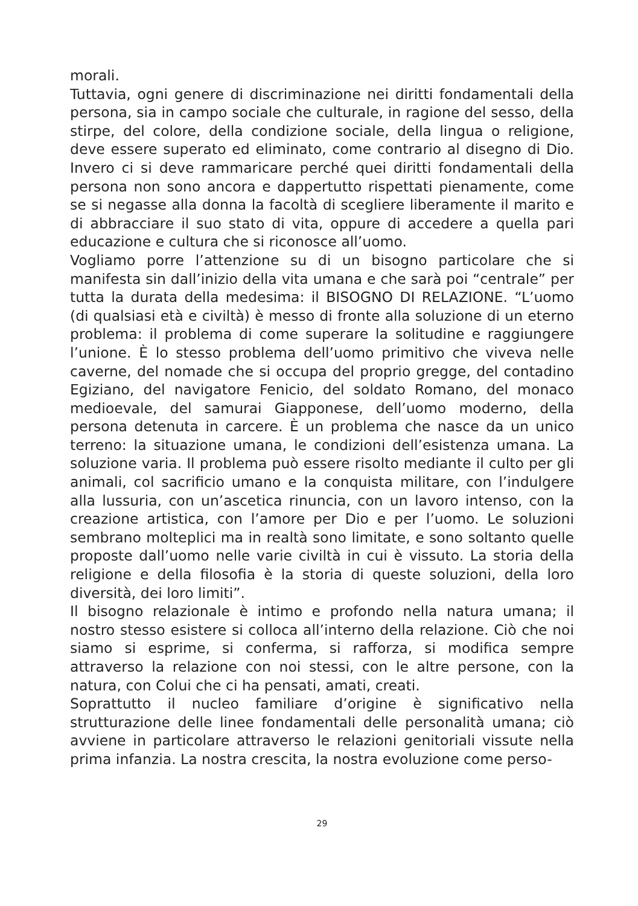morali.
Tuttavia, ogni genere di discriminazione nei diritti fondamentali della persona, sia in campo sociale che culturale, in ragione del sesso, della stirpe, del colore, della condizione sociale, della lingua o religione, deve essere superato ed eliminato, come contrario al disegno di Dio. Invero ci si deve rammaricare perché quei diritti fondamentali della persona non sono ancora e dappertutto rispettati pienamente, come se si negasse alla donna la facoltà di scegliere liberamente il marito e di abbracciare il suo stato di vita, oppure di accedere a quella pari educazione e cultura che si riconosce all’uomo.
Vogliamo porre l’attenzione su di un bisogno particolare che si manifesta sin dall’inizio della vita umana e che sarà poi “centrale” per tutta la durata della medesima: il BISOGNO DI RELAZIONE. “L’uomo (di qualsiasi età e civiltà) è messo di fronte alla soluzione di un eterno problema: il problema di come superare la solitudine e raggiungere l’unione. È lo stesso problema dell’uomo primitivo che viveva nelle caverne, del nomade che si occupa del proprio gregge, del contadino Egiziano, del navigatore Fenicio, del soldato Romano, del monaco medioevale, del samurai Giapponese, dell’uomo moderno, della persona detenuta in carcere. È un problema che nasce da un unico terreno: la situazione umana, le condizioni dell’esistenza umana. La soluzione varia. Il problema può essere risolto mediante il culto per gli animali, col sacrificio umano e la conquista militare, con l’indulgere alla lussuria, con un’ascetica rinuncia, con un lavoro intenso, con la creazione artistica, con l’amore per Dio e per l’uomo. Le soluzioni sembrano molteplici ma in realtà sono limitate, e sono soltanto quelle proposte dall’uomo nelle varie civiltà in cui è vissuto. La storia della religione e della filosofia è la storia di queste soluzioni, della loro diversità, dei loro limiti”.
Il bisogno relazionale è intimo e profondo nella natura umana; il nostro stesso esistere si colloca all’interno della relazione. Ciò che noi siamo si esprime, si conferma, si rafforza, si modifica sempre attraverso la relazione con noi stessi, con le altre persone, con la natura, con Colui che ci ha pensati, amati, creati.
Soprattutto il nucleo familiare d’origine è significativo nella strutturazione delle linee fondamentali delle personalità umana; ciò avviene in particolare attraverso le relazioni genitoriali vissute nella prima infanzia. La nostra crescita, la nostra evoluzione come perso-
29